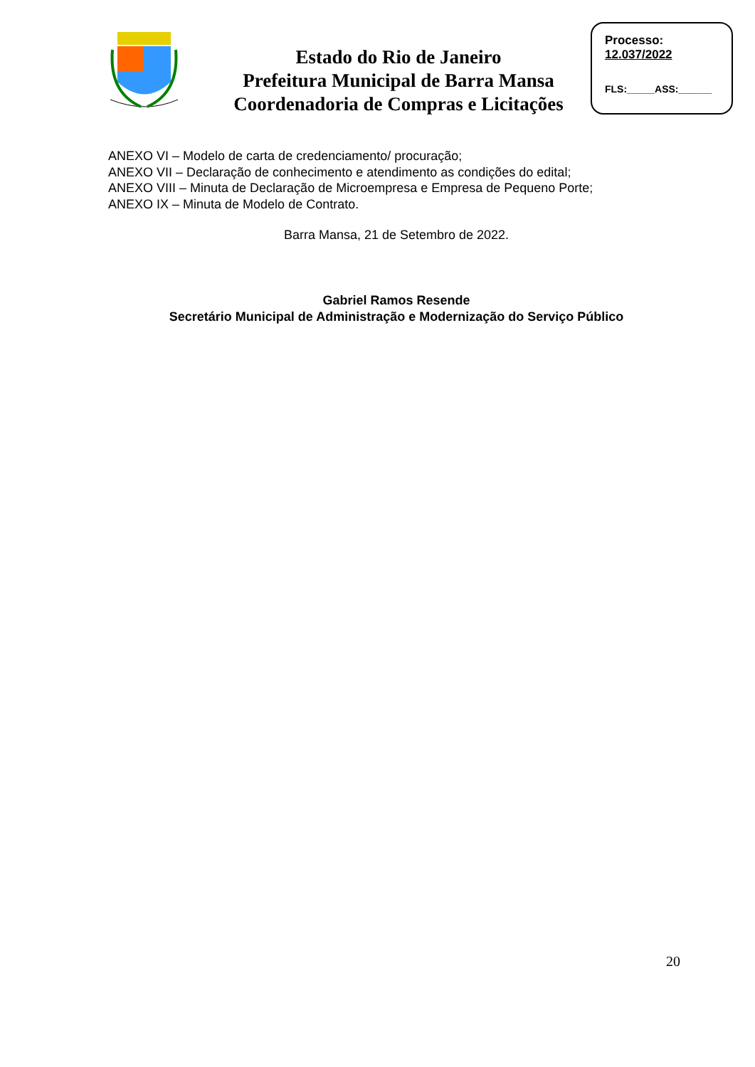Estado do Rio de Janeiro
Prefeitura Municipal de Barra Mansa
Coordenadoria de Compras e Licitações
Processo:
12.037/2022
FLS:_____ASS:______
ANEXO VI – Modelo de carta de credenciamento/ procuração;
ANEXO VII – Declaração de conhecimento e atendimento as condições do edital;
ANEXO VIII – Minuta de Declaração de Microempresa e Empresa de Pequeno Porte;
ANEXO IX – Minuta de Modelo de Contrato.
Barra Mansa, 21 de Setembro de 2022.
Gabriel Ramos Resende
Secretário Municipal de Administração e Modernização do Serviço Público
20